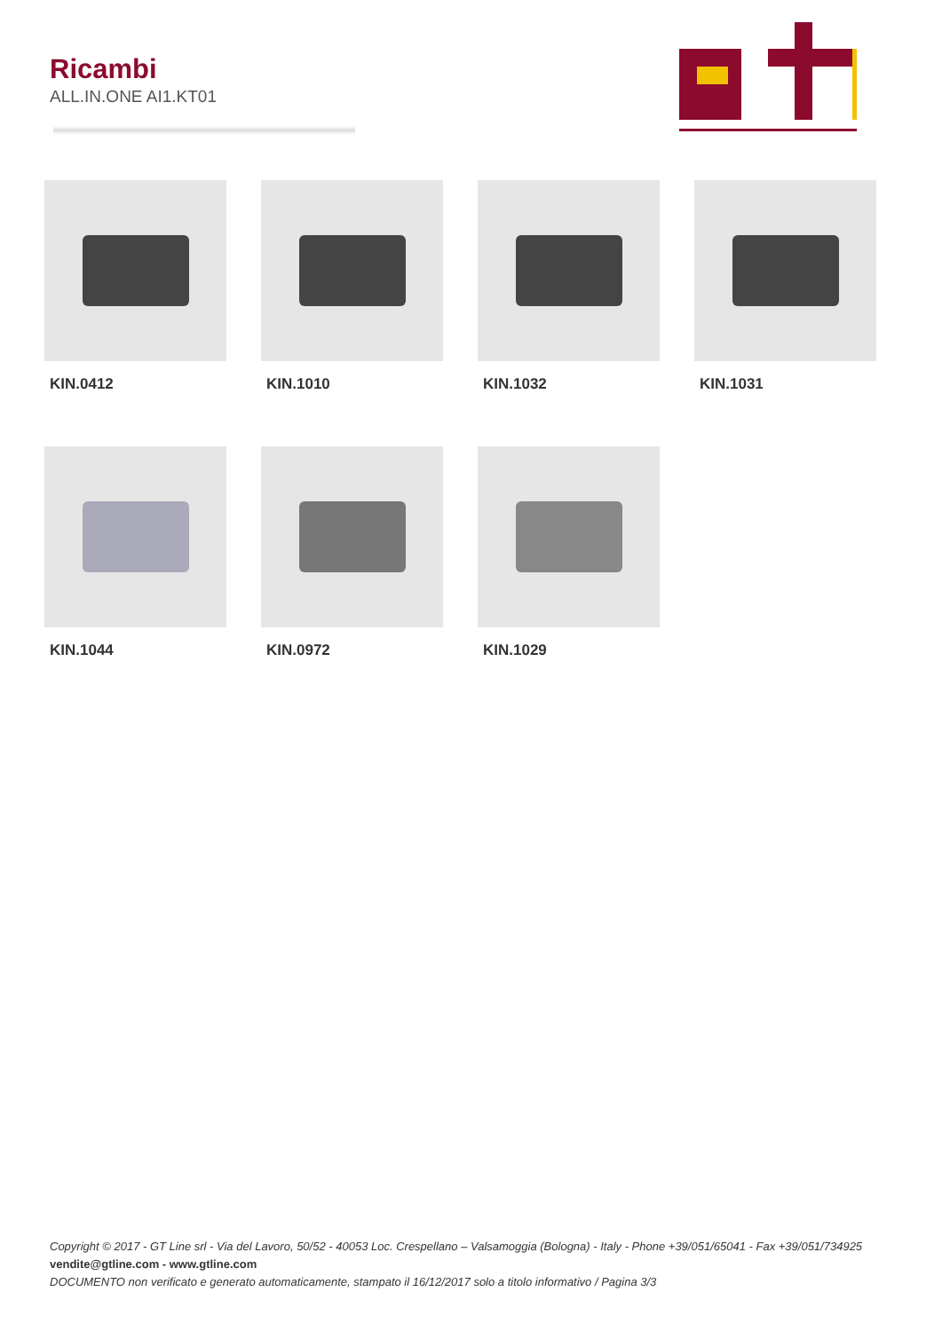Ricambi
ALL.IN.ONE AI1.KT01
KIN.0412
KIN.1010
KIN.1032
KIN.1031
KIN.1044
KIN.0972
KIN.1029
Copyright © 2017 - GT Line srl - Via del Lavoro, 50/52 - 40053 Loc. Crespellano – Valsamoggia (Bologna) - Italy - Phone +39/051/65041 - Fax +39/051/734925
vendite@gtline.com - www.gtline.com
DOCUMENTO non verificato e generato automaticamente, stampato il 16/12/2017 solo a titolo informativo / Pagina 3/3